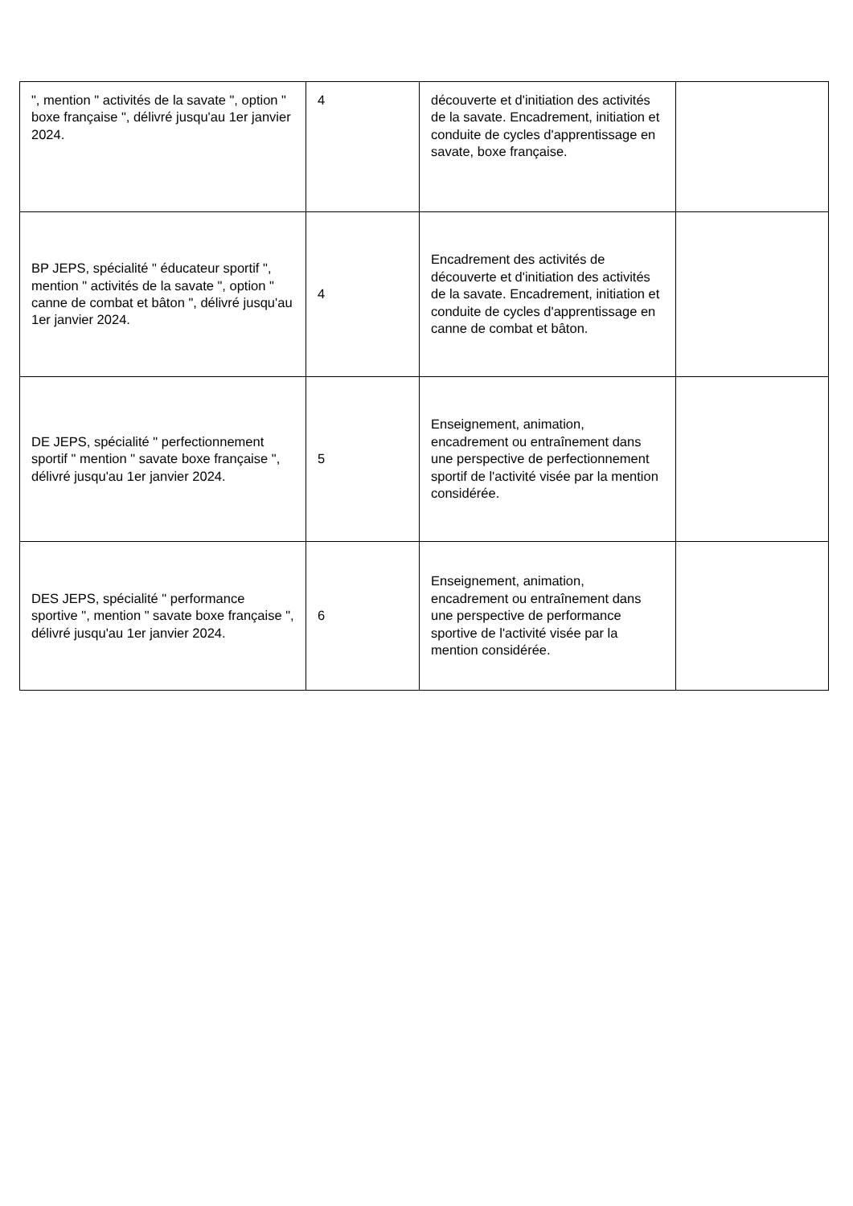| ", mention " activités de la savate ", option " boxe française ", délivré jusqu'au 1er janvier 2024. | 4 | découverte et d'initiation des activités de la savate. Encadrement, initiation et conduite de cycles d'apprentissage en savate, boxe française. | |
| BP JEPS, spécialité " éducateur sportif ", mention " activités de la savate ", option " canne de combat et bâton ", délivré jusqu'au 1er janvier 2024. | 4 | Encadrement des activités de découverte et d'initiation des activités de la savate. Encadrement, initiation et conduite de cycles d'apprentissage en canne de combat et bâton. | |
| DE JEPS, spécialité " perfectionnement sportif " mention " savate boxe française ", délivré jusqu'au 1er janvier 2024. | 5 | Enseignement, animation, encadrement ou entraînement dans une perspective de perfectionnement sportif de l'activité visée par la mention considérée. | |
| DES JEPS, spécialité " performance sportive ", mention " savate boxe française ", délivré jusqu'au 1er janvier 2024. | 6 | Enseignement, animation, encadrement ou entraînement dans une perspective de performance sportive de l'activité visée par la mention considérée. | |